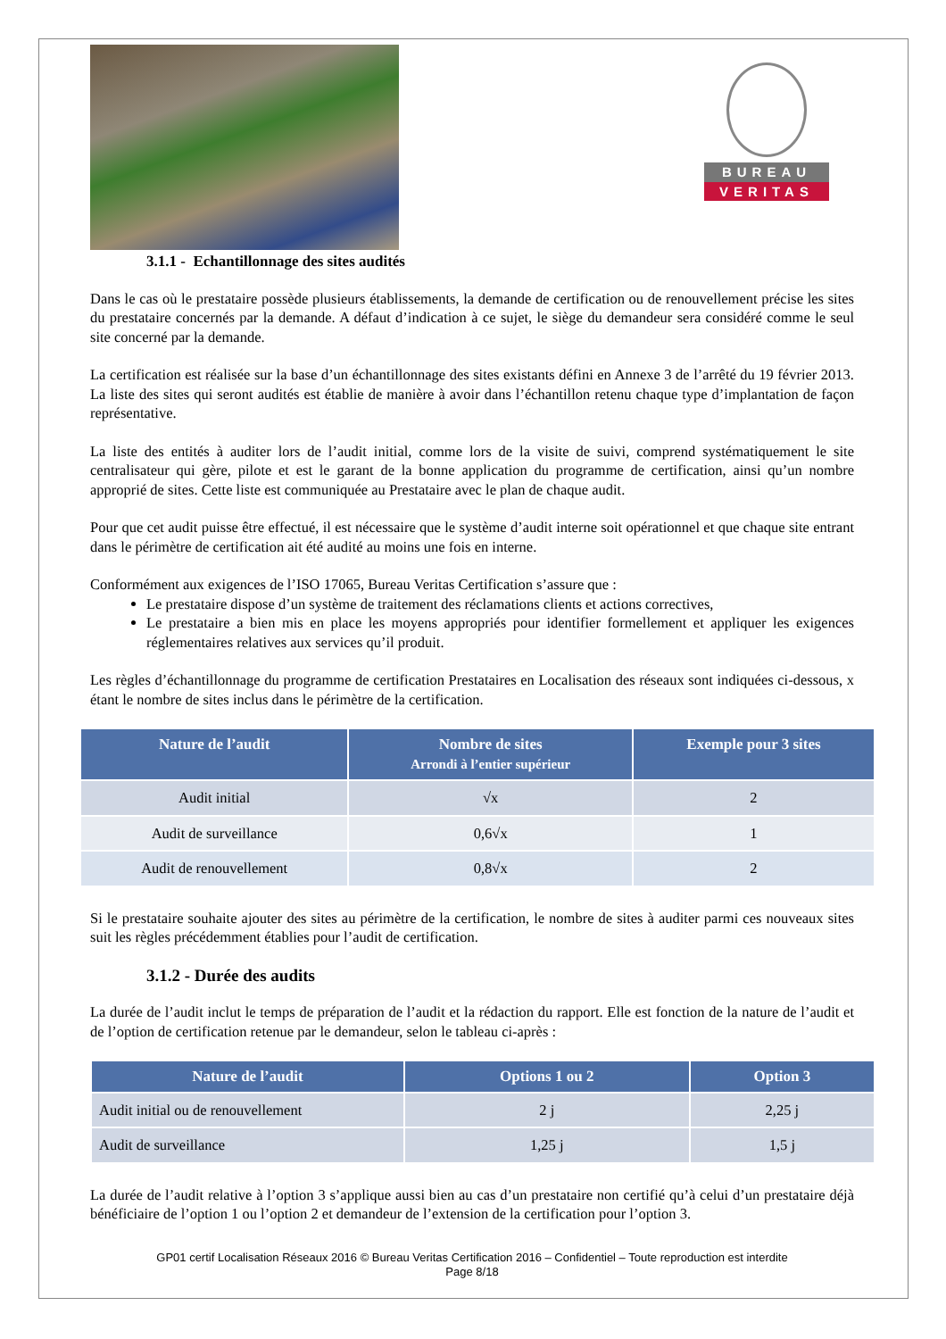BUREAU
VERITAS
3.1.1 - Echantillonnage des sites audités
Dans le cas où le prestataire possède plusieurs établissements, la demande de certification ou de renouvellement précise les sites du prestataire concernés par la demande. A défaut d’indication à ce sujet, le siège du demandeur sera considéré comme le seul site concerné par la demande.
La certification est réalisée sur la base d’un échantillonnage des sites existants défini en Annexe 3 de l’arrêté du 19 février 2013. La liste des sites qui seront audités est établie de manière à avoir dans l’échantillon retenu chaque type d’implantation de façon représentative.
La liste des entités à auditer lors de l’audit initial, comme lors de la visite de suivi, comprend systématiquement le site centralisateur qui gère, pilote et est le garant de la bonne application du programme de certification, ainsi qu’un nombre approprié de sites. Cette liste est communiquée au Prestataire avec le plan de chaque audit.
Pour que cet audit puisse être effectué, il est nécessaire que le système d’audit interne soit opérationnel et que chaque site entrant dans le périmètre de certification ait été audité au moins une fois en interne.
Conformément aux exigences de l’ISO 17065, Bureau Veritas Certification s’assure que :
Le prestataire dispose d’un système de traitement des réclamations clients et actions correctives,
Le prestataire a bien mis en place les moyens appropriés pour identifier formellement et appliquer les exigences réglementaires relatives aux services qu’il produit.
Les règles d’échantillonnage du programme de certification Prestataires en Localisation des réseaux sont indiquées ci-dessous, x étant le nombre de sites inclus dans le périmètre de la certification.
| Nature de l’audit | Nombre de sites Arrondi à l’entier supérieur | Exemple pour 3 sites |
| --- | --- | --- |
| Audit initial | √x | 2 |
| Audit de surveillance | 0,6√x | 1 |
| Audit de renouvellement | 0,8√x | 2 |
Si le prestataire souhaite ajouter des sites au périmètre de la certification, le nombre de sites à auditer parmi ces nouveaux sites suit les règles précédemment établies pour l’audit de certification.
3.1.2 - Durée des audits
La durée de l’audit inclut le temps de préparation de l’audit et la rédaction du rapport. Elle est fonction de la nature de l’audit et de l’option de certification retenue par le demandeur, selon le tableau ci-après :
| Nature de l’audit | Options 1 ou 2 | Option 3 |
| --- | --- | --- |
| Audit initial ou de renouvellement | 2 j | 2,25 j |
| Audit de surveillance | 1,25 j | 1,5 j |
La durée de l’audit relative à l’option 3 s’applique aussi bien au cas d’un prestataire non certifié qu’à celui d’un prestataire déjà bénéficiaire de l’option 1 ou l’option 2 et demandeur de l’extension de la certification pour l’option 3.
GP01 certif Localisation Réseaux 2016 © Bureau Veritas Certification 2016 – Confidentiel – Toute reproduction est interdite
Page 8/18